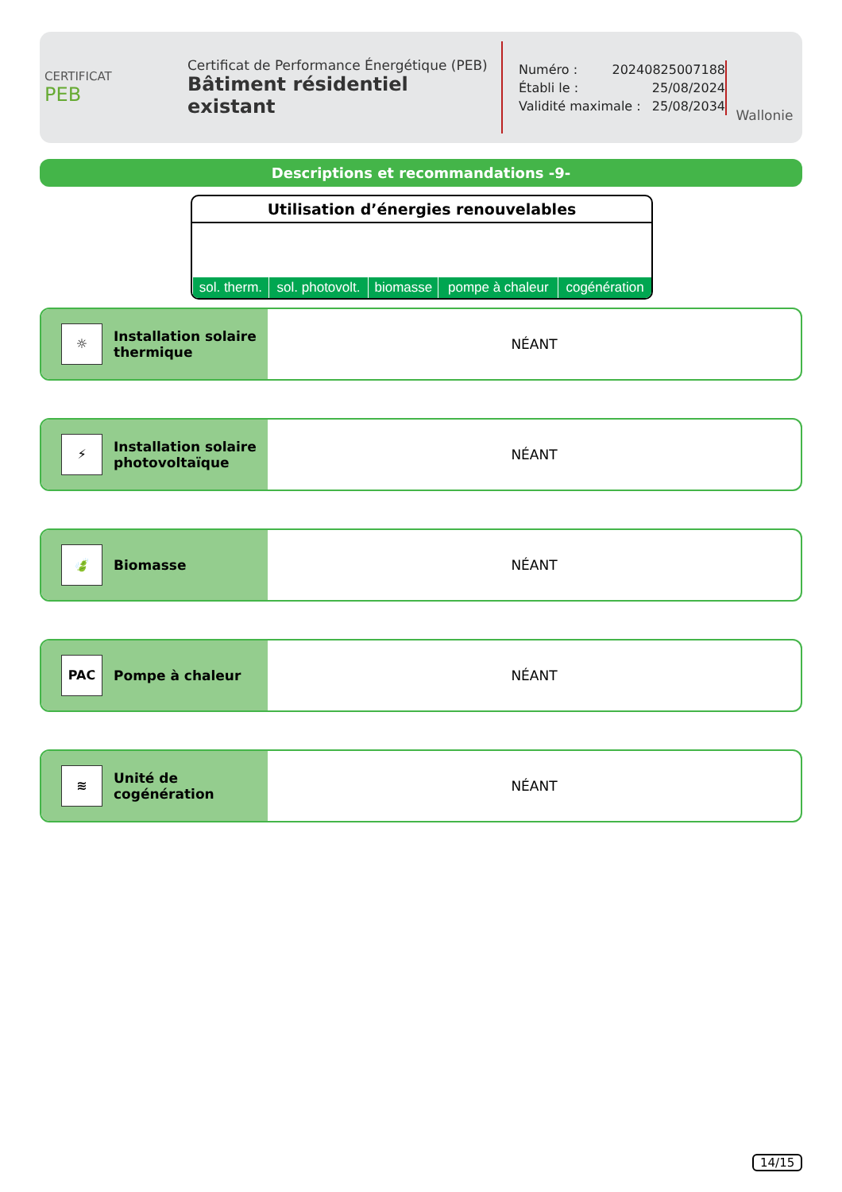CERTIFICAT
PEB
Certificat de Performance Énergétique (PEB)
Bâtiment résidentiel existant
Numéro : 20240825007188
Établi le : 25/08/2024
Validité maximale : 25/08/2034
Wallonie
Descriptions et recommandations -9-
Utilisation d’énergies renouvelables
| sol. therm. | sol. photovolt. | biomasse | pompe à chaleur | cogénération |
☼
Installation solaire
thermique
NÉANT
⚡
Installation solaire
photovoltaïque
NÉANT
🍃
Biomasse
NÉANT
PAC
Pompe à chaleur
NÉANT
≋
Unité de
cogénération
NÉANT
14/15